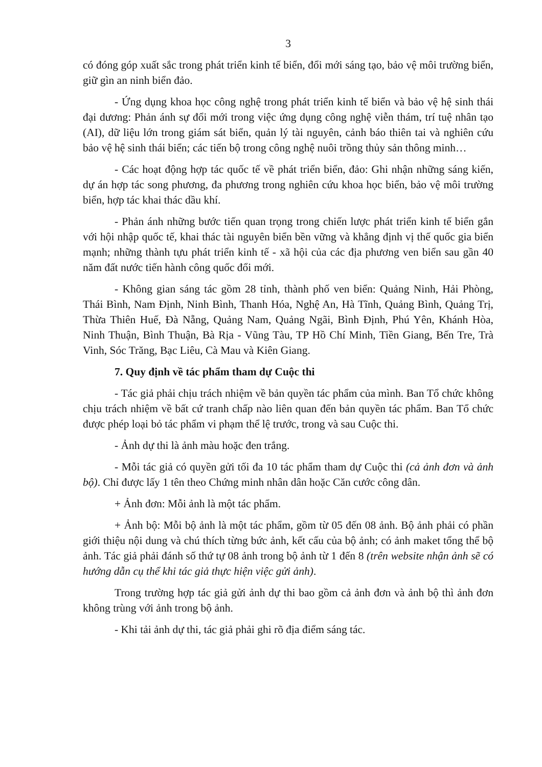3
có đóng góp xuất sắc trong phát triển kinh tế biển, đổi mới sáng tạo, bảo vệ môi trường biển, giữ gìn an ninh biển đảo.
- Ứng dụng khoa học công nghệ trong phát triển kinh tế biển và bảo vệ hệ sinh thái đại dương: Phản ánh sự đổi mới trong việc ứng dụng công nghệ viễn thám, trí tuệ nhân tạo (AI), dữ liệu lớn trong giám sát biển, quản lý tài nguyên, cảnh báo thiên tai và nghiên cứu bảo vệ hệ sinh thái biển; các tiến bộ trong công nghệ nuôi trồng thủy sản thông minh…
- Các hoạt động hợp tác quốc tế về phát triển biển, đảo: Ghi nhận những sáng kiến, dự án hợp tác song phương, đa phương trong nghiên cứu khoa học biển, bảo vệ môi trường biển, hợp tác khai thác dầu khí.
- Phản ánh những bước tiến quan trọng trong chiến lược phát triển kinh tế biển gắn với hội nhập quốc tế, khai thác tài nguyên biển bền vững và khẳng định vị thế quốc gia biển mạnh; những thành tựu phát triển kinh tế - xã hội của các địa phương ven biển sau gần 40 năm đất nước tiến hành công quốc đổi mới.
- Không gian sáng tác gồm 28 tỉnh, thành phố ven biển: Quảng Ninh, Hải Phòng, Thái Bình, Nam Định, Ninh Bình, Thanh Hóa, Nghệ An, Hà Tĩnh, Quảng Bình, Quảng Trị, Thừa Thiên Huế, Đà Nẵng, Quảng Nam, Quảng Ngãi, Bình Định, Phú Yên, Khánh Hòa, Ninh Thuận, Bình Thuận, Bà Rịa - Vũng Tàu, TP Hồ Chí Minh, Tiền Giang, Bến Tre, Trà Vinh, Sóc Trăng, Bạc Liêu, Cà Mau và Kiên Giang.
7. Quy định về tác phẩm tham dự Cuộc thi
- Tác giả phải chịu trách nhiệm về bản quyền tác phẩm của mình. Ban Tổ chức không chịu trách nhiệm về bất cứ tranh chấp nào liên quan đến bản quyền tác phẩm. Ban Tổ chức được phép loại bỏ tác phẩm vi phạm thể lệ trước, trong và sau Cuộc thi.
- Ảnh dự thi là ảnh màu hoặc đen trắng.
- Mỗi tác giả có quyền gửi tối đa 10 tác phẩm tham dự Cuộc thi (cả ảnh đơn và ảnh bộ). Chỉ được lấy 1 tên theo Chứng minh nhân dân hoặc Căn cước công dân.
+ Ảnh đơn: Mỗi ảnh là một tác phẩm.
+ Ảnh bộ: Mỗi bộ ảnh là một tác phẩm, gồm từ 05 đến 08 ảnh. Bộ ảnh phải có phần giới thiệu nội dung và chú thích từng bức ảnh, kết cấu của bộ ảnh; có ảnh maket tổng thể bộ ảnh. Tác giả phải đánh số thứ tự 08 ảnh trong bộ ảnh từ 1 đến 8 (trên website nhận ảnh sẽ có hướng dẫn cụ thể khi tác giả thực hiện việc gửi ảnh).
Trong trường hợp tác giả gửi ảnh dự thi bao gồm cả ảnh đơn và ảnh bộ thì ảnh đơn không trùng với ảnh trong bộ ảnh.
- Khi tải ảnh dự thi, tác giả phải ghi rõ địa điểm sáng tác.